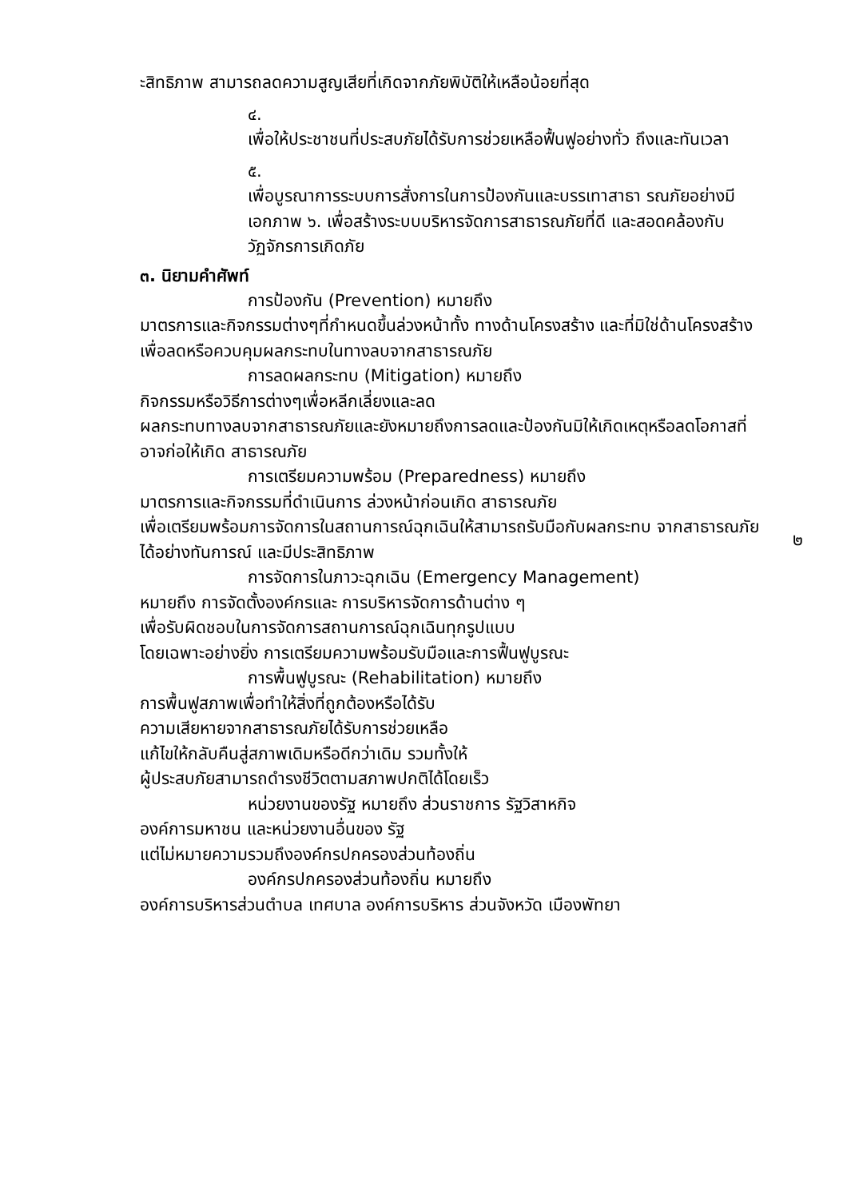ะสิทธิภาพ สามารถลดความสูญเสียที่เกิดจากภัยพิบัติให้เหลือน้อยที่สุด
๔.
เพื่อให้ประชาชนที่ประสบภัยได้รับการช่วยเหลือฟื้นฟูอย่างทั่ว ถึงและทันเวลา
๕.
เพื่อบูรณาการระบบการสั่งการในการป้องกันและบรรเทาสาธา รณภัยอย่างมีเอกภาพ ๖. เพื่อสร้างระบบบริหารจัดการสาธารณภัยที่ดี และสอดคล้องกับวัฏจักรการเกิดภัย
๓. นิยามคำศัพท์
การป้องกัน (Prevention) หมายถึง
มาตรการและกิจกรรมต่างๆที่กำหนดขึ้นล่วงหน้าทั้ง ทางด้านโครงสร้าง และที่มิใช่ด้านโครงสร้าง
เพื่อลดหรือควบคุมผลกระทบในทางลบจากสาธารณภัย
การลดผลกระทบ (Mitigation) หมายถึง
กิจกรรมหรือวิธีการต่างๆเพื่อหลีกเลี่ยงและลด
ผลกระทบทางลบจากสาธารณภัยและยังหมายถึงการลดและป้องกันมิให้เกิดเหตุหรือลดโอกาสที่อาจก่อให้เกิด สาธารณภัย
การเตรียมความพร้อม (Preparedness) หมายถึง
มาตรการและกิจกรรมที่ดำเนินการ ล่วงหน้าก่อนเกิด สาธารณภัย
เพื่อเตรียมพร้อมการจัดการในสถานการณ์ฉุกเฉินให้สามารถรับมือกับผลกระทบ จากสาธารณภัยได้อย่างทันการณ์ และมีประสิทธิภาพ
การจัดการในภาวะฉุกเฉิน (Emergency Management)
หมายถึง การจัดตั้งองค์กรและ การบริหารจัดการด้านต่าง ๆ
เพื่อรับผิดชอบในการจัดการสถานการณ์ฉุกเฉินทุกรูปแบบ
โดยเฉพาะอย่างยิ่ง การเตรียมความพร้อมรับมือและการฟื้นฟูบูรณะ
การพื้นฟูบูรณะ (Rehabilitation) หมายถึง
การพื้นฟูสภาพเพื่อทำให้สิ่งที่ถูกต้องหรือได้รับ
ความเสียหายจากสาธารณภัยได้รับการช่วยเหลือ
แก้ไขให้กลับคืนสู่สภาพเดิมหรือดีกว่าเดิม รวมทั้งให้
ผู้ประสบภัยสามารถดำรงชีวิตตามสภาพปกติได้โดยเร็ว
หน่วยงานของรัฐ หมายถึง ส่วนราชการ รัฐวิสาหกิจ
องค์การมหาชน และหน่วยงานอื่นของ รัฐ
แต่ไม่หมายความรวมถึงองค์กรปกครองส่วนท้องถิ่น
องค์กรปกครองส่วนท้องถิ่น หมายถึง
องค์การบริหารส่วนตำบล เทศบาล องค์การบริหาร ส่วนจังหวัด เมืองพัทยา
๒